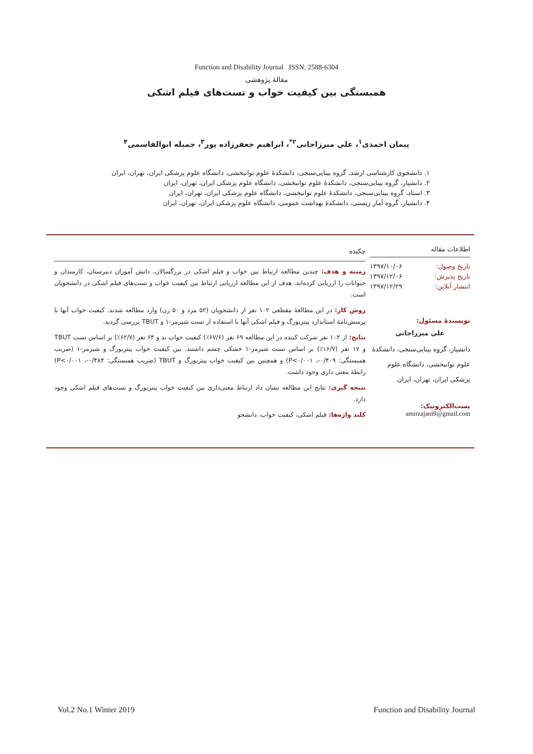Function and Disability Journal ISSN: 2588-6304
مقالهٔ پژوهشی
همبستگی بین کیفیت خواب و تست‌های فیلم اشکی
پیمان احمدی<sup>۱</sup>، علی میرزاجانی<sup>۲*</sup>، ابراهیم جعفرزاده پور<sup>۳</sup>، جمیله ابوالقاسمی<sup>۴</sup>
۱. دانشجوی کارشناسی ارشد، گروه بینایی‌سنجی، دانشکدهٔ علوم توانبخشی، دانشگاه علوم پزشکی ایران، تهران، ایران
۲. دانشیار، گروه بینایی‌سنجی، دانشکدهٔ علوم توانبخشی، دانشگاه علوم پزشکی ایران، تهران، ایران
۳. استاد، گروه بینایی‌سنجی، دانشکدهٔ علوم توانبخشی، دانشگاه علوم پزشکی ایران، تهران، ایران
۴. دانشیار، گروه آمار زیستی، دانشکدهٔ بهداشت عمومی، دانشگاه علوم پزشکی ایران، تهران، ایران
اطلاعات مقاله
تاریخ وصول: ۱۳۹۷/۱۰/۰۶
تاریخ پذیرش: ۱۳۹۷/۱۲/۰۶
انتشار آنلاین: ۱۳۹۷/۱۲/۲۹
نویسندهٔ مسئول:
علی میرزاجانی
دانشیار، گروه بینایی‌سنجی، دانشکدهٔ علوم توانبخشی، دانشگاه علوم پزشکی ایران، تهران، ایران
پست‌الکترونیک:
amirzajani9@gmail.com
چکیده
زمینه و هدف: چندین مطالعه ارتباط بین خواب و فیلم اشکی در بزرگسالان، دانش آموزان دبیرستان، کارمندان و حیوانات را ارزیابی کرده‌اند. هدف از این مطالعه ارزیابی ارتباط بین کیفیت خواب و تست‌های فیلم اشکی در دانشجویان است.
روش کار: در این مطالعهٔ مقطعی ۱۰۲ نفر از دانشجویان (۵۲ مرد و ۵۰ زن) وارد مطالعه شدند. کیفیت خواب آنها با پرسش‌نامهٔ استاندارد پیتزبورگ و فیلم اشکی آنها با استفاده از تست شیرمر-۱ و TBUT بررسی گردید.
نتایج: از ۱۰۲ نفر شرکت کننده در این مطالعه ۶۹ نفر (۶۷/۶٪) کیفیت خواب بد و ۶۴ نفر (۶۲/۷٪) بر اساس تست TBUT و ۱۷ نفر (۱۶/۷٪) بر اساس تست شیرمر-۱ خشکی چشم داشتند. بین کیفیت خواب پیتزبورگ و شیرمر-۱ (ضریب همبستگی: ۰/۴۰۹-، P<۰/۰۰۱) و همچنین بین کیفیت خواب پیتزبورگ و TBUT (ضریب همبستگی: ۰/۴۸۴-، P<۰/۰۰۱) رابطهٔ معنی داری وجود داشت.
نتیجه گیری: نتایج این مطالعه نشان داد ارتباط معنی‌داری بین کیفیت خواب پیتزبورگ و تست‌های فیلم اشکی وجود دارد.
کلید واژه‌ها: فیلم اشکی، کیفیت خواب، دانشجو
Vol.2 No.1 Winter 2019 Function and Disability Journal